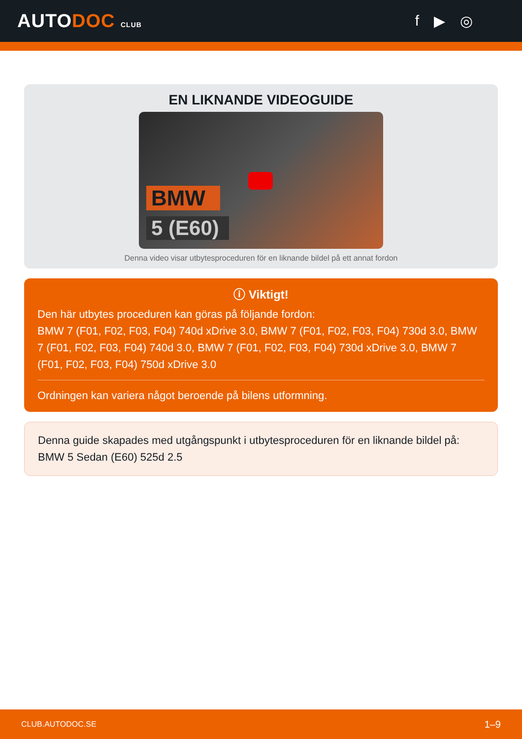AUTODOC CLUB
f ▶ ◎
EN LIKNANDE VIDEOGUIDE
BMW
5 (E60)
Denna video visar utbytesproceduren för en liknande bildel på ett annat fordon
ⓘ Viktigt!
Den här utbytes proceduren kan göras på följande fordon:
BMW 7 (F01, F02, F03, F04) 740d xDrive 3.0, BMW 7 (F01, F02, F03, F04) 730d 3.0, BMW 7 (F01, F02, F03, F04) 740d 3.0, BMW 7 (F01, F02, F03, F04) 730d xDrive 3.0, BMW 7 (F01, F02, F03, F04) 750d xDrive 3.0
Ordningen kan variera något beroende på bilens utformning.
Denna guide skapades med utgångspunkt i utbytesproceduren för en liknande bildel på: BMW 5 Sedan (E60) 525d 2.5
CLUB.AUTODOC.SE 1–9